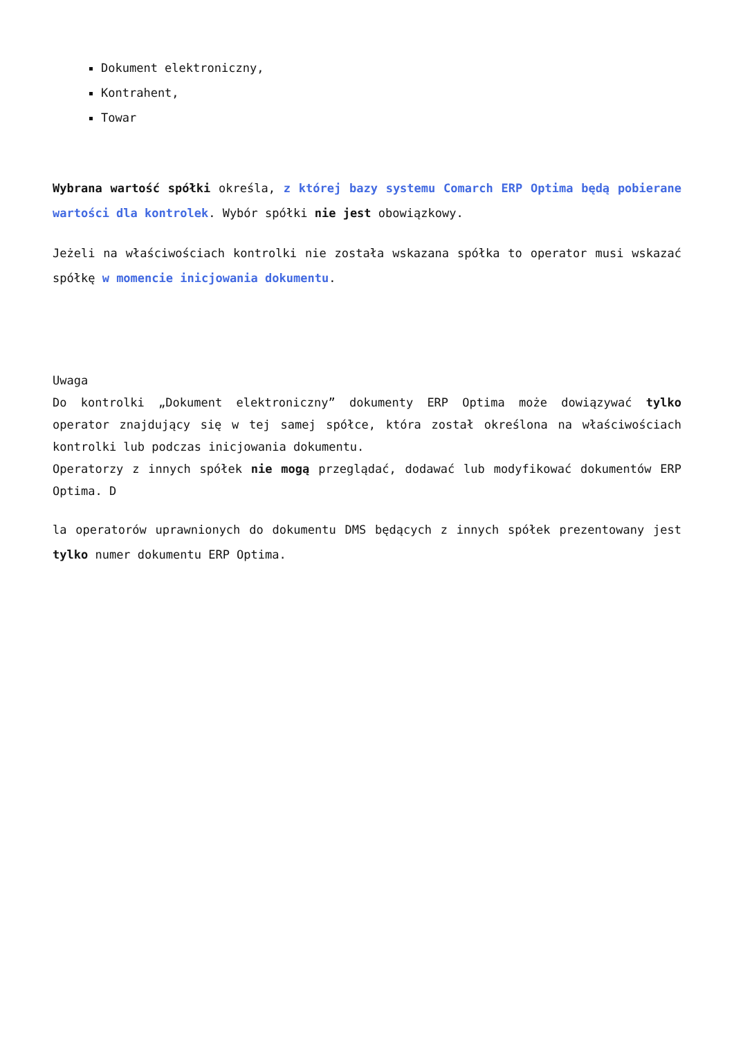Dokument elektroniczny,
Kontrahent,
Towar
Wybrana wartość spółki określa, z której bazy systemu Comarch ERP Optima będą pobierane wartości dla kontrolek. Wybór spółki nie jest obowiązkowy.
Jeżeli na właściwościach kontrolki nie została wskazana spółka to operator musi wskazać spółkę w momencie inicjowania dokumentu.
Uwaga
Do kontrolki „Dokument elektroniczny” dokumenty ERP Optima może dowiązywać tylko operator znajdujący się w tej samej spółce, która został określona na właściwościach kontrolki lub podczas inicjowania dokumentu.
Operatorzy z innych spółek nie mogą przeglądać, dodawać lub modyfikować dokumentów ERP Optima. D
la operatorów uprawnionych do dokumentu DMS będących z innych spółek prezentowany jest tylko numer dokumentu ERP Optima.